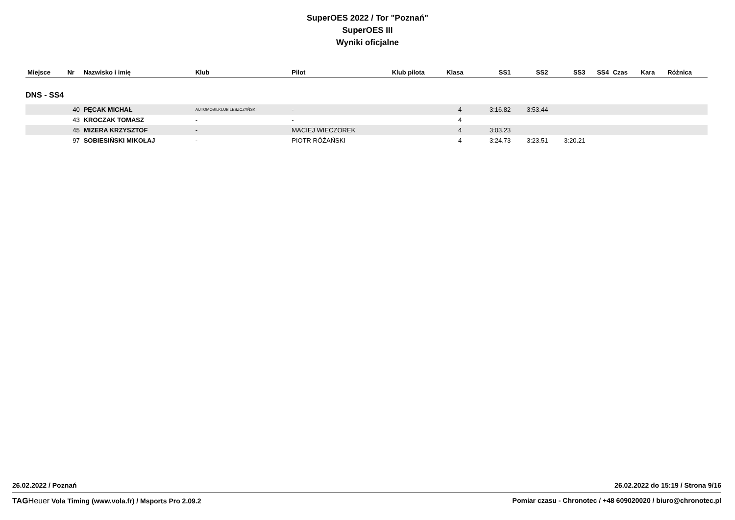SuperOES 2022 / Tor "Poznań"
SuperOES III
Wyniki oficjalne
| Miejsce | Nr | Nazwisko i imię | Klub | Pilot | Klub pilota | Klasa | SS1 | SS2 | SS3 | SS4 | Czas | Kara | Różnica |
| --- | --- | --- | --- | --- | --- | --- | --- | --- | --- | --- | --- | --- | --- |
| DNS - SS4 | | | | | | | | | | | | | |
| | 40 | PĘCAK MICHAŁ | AUTOMOBILKLUB LESZCZYŃSKI | - | | 4 | 3:16.82 | 3:53.44 | | | | | |
| | 43 | KROCZAK TOMASZ | - | - | | 4 | | | | | | | |
| | 45 | MIZERA KRZYSZTOF | - | MACIEJ WIECZOREK | | 4 | 3:03.23 | | | | | | |
| | 97 | SOBIESIŃSKI MIKOŁAJ | - | PIOTR RÓŻAŃSKI | | 4 | 3:24.73 | 3:23.51 | 3:20.21 | | | | |
26.02.2022 / Poznań 26.02.2022 do 15:19 / Strona 9/16
TAG Heuer Vola Timing (www.vola.fr) / Msports Pro 2.09.2 Pomiar czasu - Chronotec / +48 609020020 / biuro@chronotec.pl